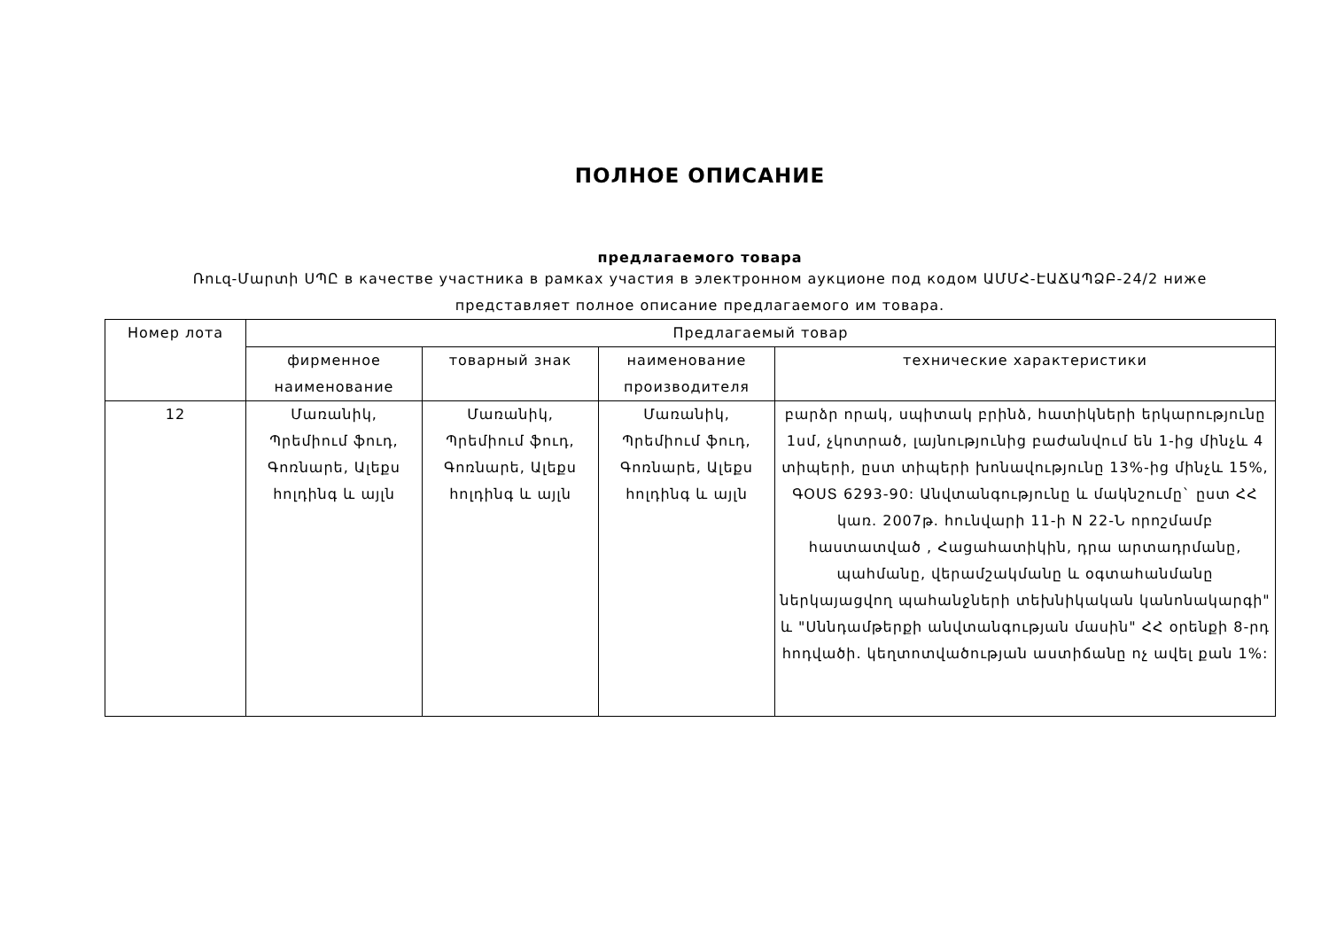ПОЛНОЕ ОПИСАНИЕ
предлагаемого товара
Ռուզ-Մարտի ՍՊԸ в качестве участника в рамках участия в электронном аукционе под кодом ԱՄՄՀ-ԷԱՃԱՊՁԲ-24/2 ниже
представляет полное описание предлагаемого им товара.
| Номер лота | Предлагаемый товар | | | |
| --- | --- | --- | --- | --- |
| | фирменное наименование | товарный знак | наименование производителя | технические характеристики |
| 12 | Մառանիկ, Պրեմիում ֆուդ, Գոռնարե, Ալեքս հոլդինգ և այլն | Մառանիկ, Պրեմիում ֆուդ, Գոռնարե, Ալեքս հոլդինգ և այլն | Մառանիկ, Պրեմիում ֆուդ, Գոռնարե, Ալեքս հոլդինգ և այլն | բարձր որակ, սպիտակ բրինձ, հատիկների երկարությունը 1սմ, չկոտրած, լայնությունից բաժանվում են 1-ից մինչև 4 տիպերի, ըստ տիպերի խոնավությունը 13%-ից մինչև 15%, ԳՕՍՏ 6293-90: Անվտանգությունը և մակնշումը` ըստ ՀՀ կառ. 2007թ. հունվարի 11-ի N 22-Ն որոշմամբ հաստատված , Հացահատիկին, դրա արտադրմանը, պահմանը, վերամշակմանը և օգտահանմանը ներկայացվող պահանջների տեխնիկական կանոնակարգի" և "Սննդամթերքի անվտանգության մասին" ՀՀ օրենքի 8-րդ հոդվածի. կեղտոտվածության աստիճանը ոչ ավել քան 1%: |